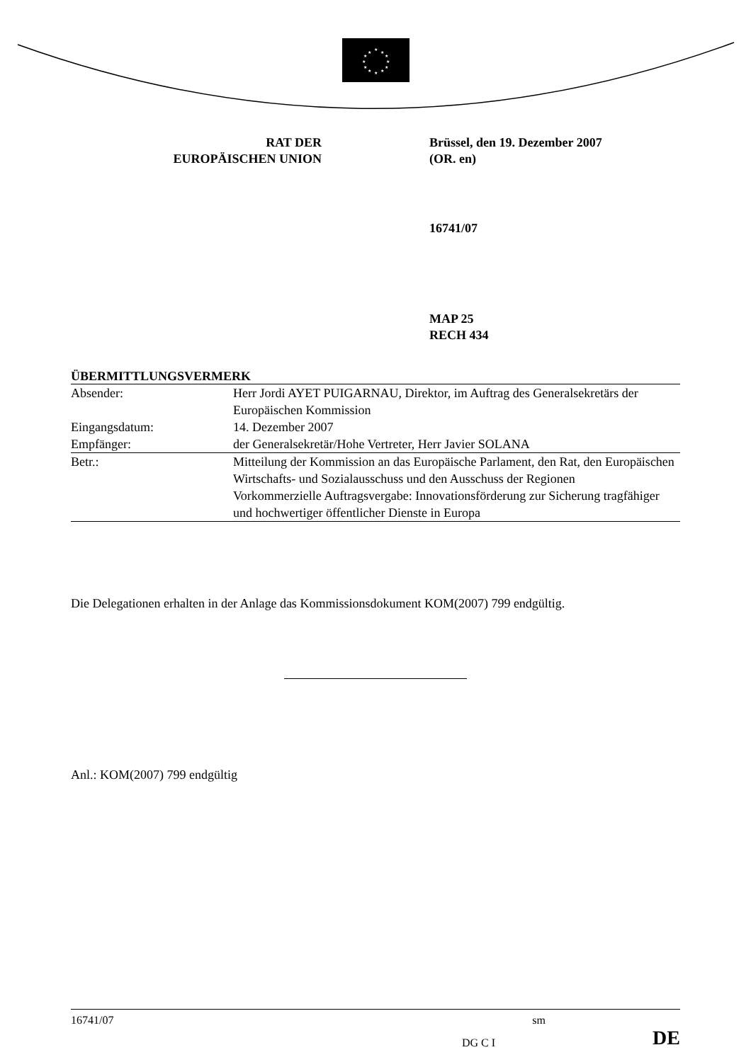★
★
★
★
★
★
★
★
★
★
★
★
RAT DER
EUROPÄISCHEN UNION
Brüssel, den 19. Dezember 2007
(OR. en)
16741/07
MAP 25
RECH 434
ÜBERMITTLUNGSVERMERK
| Absender: | Herr Jordi AYET PUIGARNAU, Direktor, im Auftrag des Generalsekretärs der Europäischen Kommission |
| Eingangsdatum: | 14. Dezember 2007 |
| Empfänger: | der Generalsekretär/Hohe Vertreter, Herr Javier SOLANA |
| Betr.: | Mitteilung der Kommission an das Europäische Parlament, den Rat, den Europäischen Wirtschafts- und Sozialausschuss und den Ausschuss der Regionen Vorkommerzielle Auftragsvergabe: Innovationsförderung zur Sicherung tragfähiger und hochwertiger öffentlicher Dienste in Europa |
Die Delegationen erhalten in der Anlage das Kommissionsdokument KOM(2007) 799 endgültig.
Anl.: KOM(2007) 799 endgültig
16741/07 sm
DG C I DE